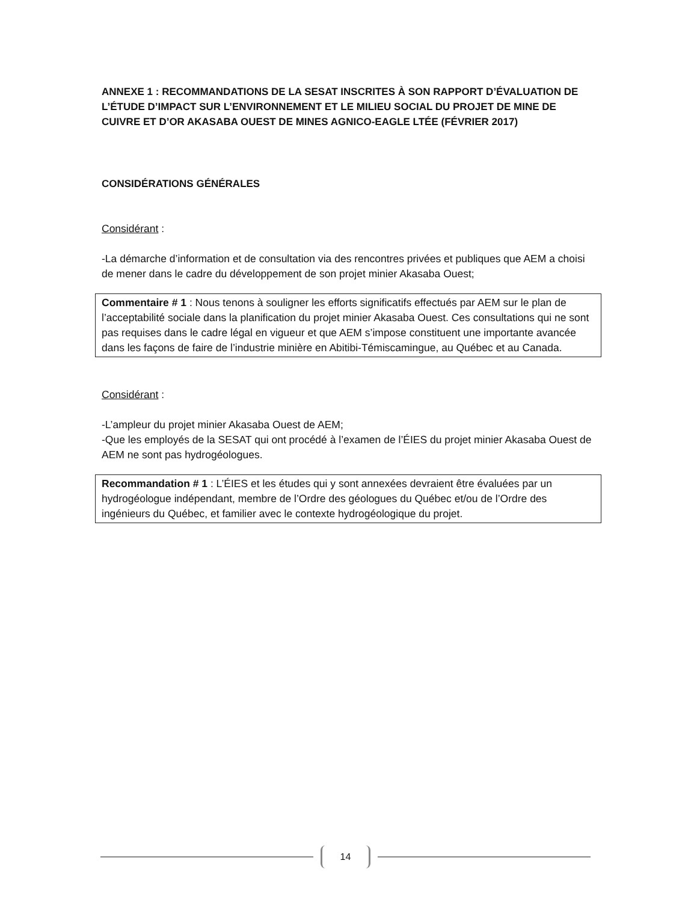ANNEXE 1 : RECOMMANDATIONS DE LA SESAT INSCRITES À SON RAPPORT D’ÉVALUATION DE L’ÉTUDE D’IMPACT SUR L’ENVIRONNEMENT ET LE MILIEU SOCIAL DU PROJET DE MINE DE CUIVRE ET D’OR AKASABA OUEST DE MINES AGNICO-EAGLE LTÉE (FÉVRIER 2017)
CONSIDÉRATIONS GÉNÉRALES
Considérant :
-La démarche d’information et de consultation via des rencontres privées et publiques que AEM a choisi de mener dans le cadre du développement de son projet minier Akasaba Ouest;
Commentaire # 1 : Nous tenons à souligner les efforts significatifs effectués par AEM sur le plan de l’acceptabilité sociale dans la planification du projet minier Akasaba Ouest. Ces consultations qui ne sont pas requises dans le cadre légal en vigueur et que AEM s’impose constituent une importante avancée dans les façons de faire de l’industrie minière en Abitibi-Témiscamingue, au Québec et au Canada.
Considérant :
-L’ampleur du projet minier Akasaba Ouest de AEM;
-Que les employés de la SESAT qui ont procédé à l’examen de l’ÉIES du projet minier Akasaba Ouest de AEM ne sont pas hydrogéologues.
Recommandation # 1 : L’ÉIES et les études qui y sont annexées devraient être évaluées par un hydrogéologue indépendant, membre de l’Ordre des géologues du Québec et/ou de l’Ordre des ingénieurs du Québec, et familier avec le contexte hydrogéologique du projet.
14